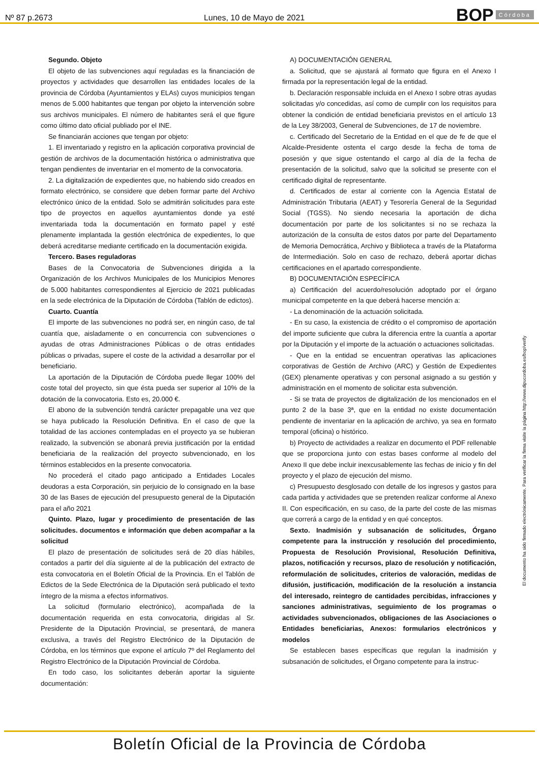Nº 87 p.2673 Lunes, 10 de Mayo de 2021
BOP Córdoba
Segundo. Objeto
El objeto de las subvenciones aquí reguladas es la financiación de proyectos y actividades que desarrollen las entidades locales de la provincia de Córdoba (Ayuntamientos y ELAs) cuyos municipios tengan menos de 5.000 habitantes que tengan por objeto la intervención sobre sus archivos municipales. El número de habitantes será el que figure como último dato oficial publiado por el INE.
Se financiarán acciones que tengan por objeto:
1. El inventariado y registro en la aplicación corporativa provincial de gestión de archivos de la documentación histórica o administrativa que tengan pendientes de inventariar en el momento de la convocatoria.
2. La digitalización de expedientes que, no habiendo sido creados en formato electrónico, se considere que deben formar parte del Archivo electrónico único de la entidad. Solo se admitirán solicitudes para este tipo de proyectos en aquellos ayuntamientos donde ya esté inventariada toda la documentación en formato papel y esté plenamente implantada la gestión electrónica de expedientes, lo que deberá acreditarse mediante certificado en la documentación exigida.
Tercero. Bases reguladoras
Bases de la Convocatoria de Subvenciones dirigida a la Organización de los Archivos Municipales de los Municipios Menores de 5.000 habitantes correspondientes al Ejercicio de 2021 publicadas en la sede electrónica de la Diputación de Córdoba (Tablón de edictos).
Cuarto. Cuantía
El importe de las subvenciones no podrá ser, en ningún caso, de tal cuantía que, aisladamente o en concurrencia con subvenciones o ayudas de otras Administraciones Públicas o de otras entidades públicas o privadas, supere el coste de la actividad a desarrollar por el beneficiario.
La aportación de la Diputación de Córdoba puede llegar 100% del coste total del proyecto, sin que ésta pueda ser superior al 10% de la dotación de la convocatoria. Esto es, 20.000 €.
El abono de la subvención tendrá carácter prepagable una vez que se haya publicado la Resolución Definitiva. En el caso de que la totalidad de las acciones contempladas en el proyecto ya se hubieran realizado, la subvención se abonará previa justificación por la entidad beneficiaria de la realización del proyecto subvencionado, en los términos establecidos en la presente convocatoria.
No procederá el citado pago anticipado a Entidades Locales deudoras a esta Corporación, sin perjuicio de lo consignado en la base 30 de las Bases de ejecución del presupuesto general de la Diputación para el año 2021
Quinto. Plazo, lugar y procedimiento de presentación de las solicitudes. documentos e información que deben acompañar a la solicitud
El plazo de presentación de solicitudes será de 20 días hábiles, contados a partir del día siguiente al de la publicación del extracto de esta convocatoria en el Boletín Oficial de la Provincia. En el Tablón de Edictos de la Sede Electrónica de la Diputación será publicado el texto íntegro de la misma a efectos informativos.
La solicitud (formulario electrónico), acompañada de la documentación requerida en esta convocatoria, dirigidas al Sr. Presidente de la Diputación Provincial, se presentará, de manera exclusiva, a través del Registro Electrónico de la Diputación de Córdoba, en los términos que expone el artículo 7º del Reglamento del Registro Electrónico de la Diputación Provincial de Córdoba.
En todo caso, los solicitantes deberán aportar la siguiente documentación:
A) DOCUMENTACIÓN GENERAL
a. Solicitud, que se ajustará al formato que figura en el Anexo I firmada por la representación legal de la entidad.
b. Declaración responsable incluida en el Anexo I sobre otras ayudas solicitadas y/o concedidas, así como de cumplir con los requisitos para obtener la condición de entidad beneficiaria previstos en el artículo 13 de la Ley 38/2003, General de Subvenciones, de 17 de noviembre.
c. Certificado del Secretario de la Entidad en el que de fe de que el Alcalde-Presidente ostenta el cargo desde la fecha de toma de posesión y que sigue ostentando el cargo al día de la fecha de presentación de la solicitud, salvo que la solicitud se presente con el certificado digital de representante.
d. Certificados de estar al corriente con la Agencia Estatal de Administración Tributaria (AEAT) y Tesorería General de la Seguridad Social (TGSS). No siendo necesaria la aportación de dicha documentación por parte de los solicitantes si no se rechaza la autorización de la consulta de estos datos por parte del Departamento de Memoria Democrática, Archivo y Biblioteca a través de la Plataforma de Intermediación. Solo en caso de rechazo, deberá aportar dichas certificaciones en el apartado correspondiente.
B) DOCUMENTACIÓN ESPECÍFICA
a) Certificación del acuerdo/resolución adoptado por el órgano municipal competente en la que deberá hacerse mención a:
- La denominación de la actuación solicitada.
- En su caso, la existencia de crédito o el compromiso de aportación del importe suficiente que cubra la diferencia entre la cuantía a aportar por la Diputación y el importe de la actuación o actuaciones solicitadas.
- Que en la entidad se encuentran operativas las aplicaciones corporativas de Gestión de Archivo (ARC) y Gestión de Expedientes (GEX) plenamente operativas y con personal asignado a su gestión y administración en el momento de solicitar esta subvención.
- Si se trata de proyectos de digitalización de los mencionados en el punto 2 de la base 3ª, que en la entidad no existe documentación pendiente de inventariar en la aplicación de archivo, ya sea en formato temporal (oficina) o histórico.
b) Proyecto de actividades a realizar en documento el PDF rellenable que se proporciona junto con estas bases conforme al modelo del Anexo II que debe incluir inexcusablemente las fechas de inicio y fin del proyecto y el plazo de ejecución del mismo.
c) Presupuesto desglosado con detalle de los ingresos y gastos para cada partida y actividades que se pretenden realizar conforme al Anexo II. Con especificación, en su caso, de la parte del coste de las mismas que correrá a cargo de la entidad y en qué conceptos.
Sexto. Inadmisión y subsanación de solicitudes, Órgano competente para la instrucción y resolución del procedimiento, Propuesta de Resolución Provisional, Resolución Definitiva, plazos, notificación y recursos, plazo de resolución y notificación, reformulación de solicitudes, criterios de valoración, medidas de difusión, justificación, modificación de la resolución a instancia del interesado, reintegro de cantidades percibidas, infracciones y sanciones administrativas, seguimiento de los programas o actividades subvencionados, obligaciones de las Asociaciones o Entidades beneficiarias, Anexos: formularios electrónicos y modelos
Se establecen bases específicas que regulan la inadmisión y subsanación de solicitudes, el Órgano competente para la instruc-
El documento ha sido firmado electrónicamente. Para verificar la firma visite la página http://www.dipucordoba.es/bop/verify
Boletín Oficial de la Provincia de Córdoba